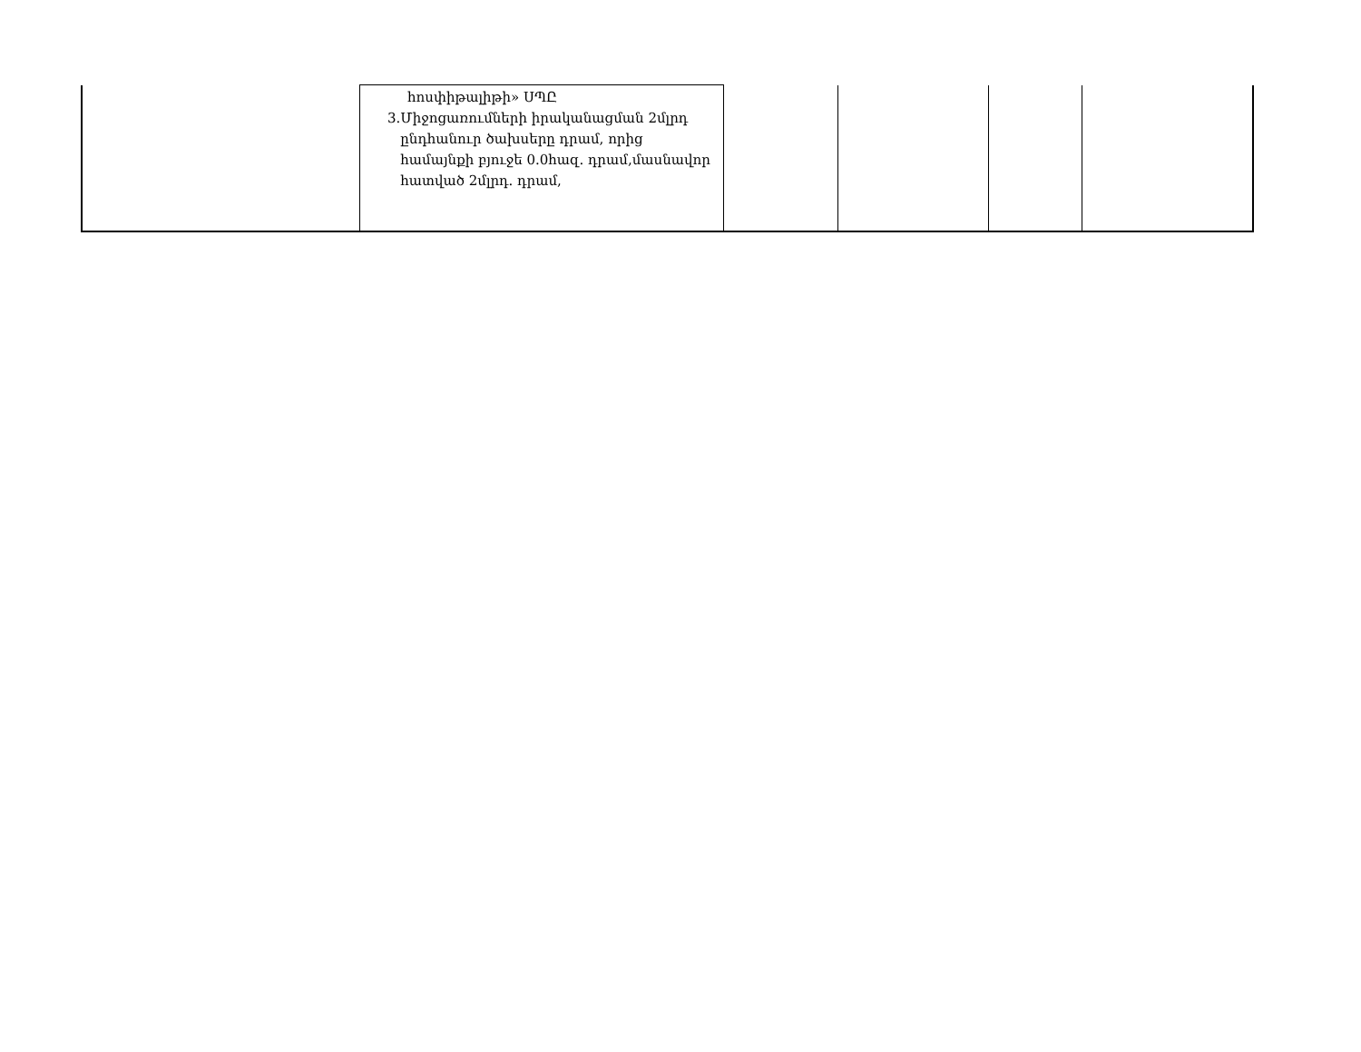| | հոսփիթալիթի» ՍՊԸ 3. Միջոցառումների իրականացման 2մլրդ ընդհանուր ծախսերը դրամ, որից համայնքի բյուջե 0.0հազ. դրամ,մասնավոր հատված 2մլրդ. դրամ, | | | | |